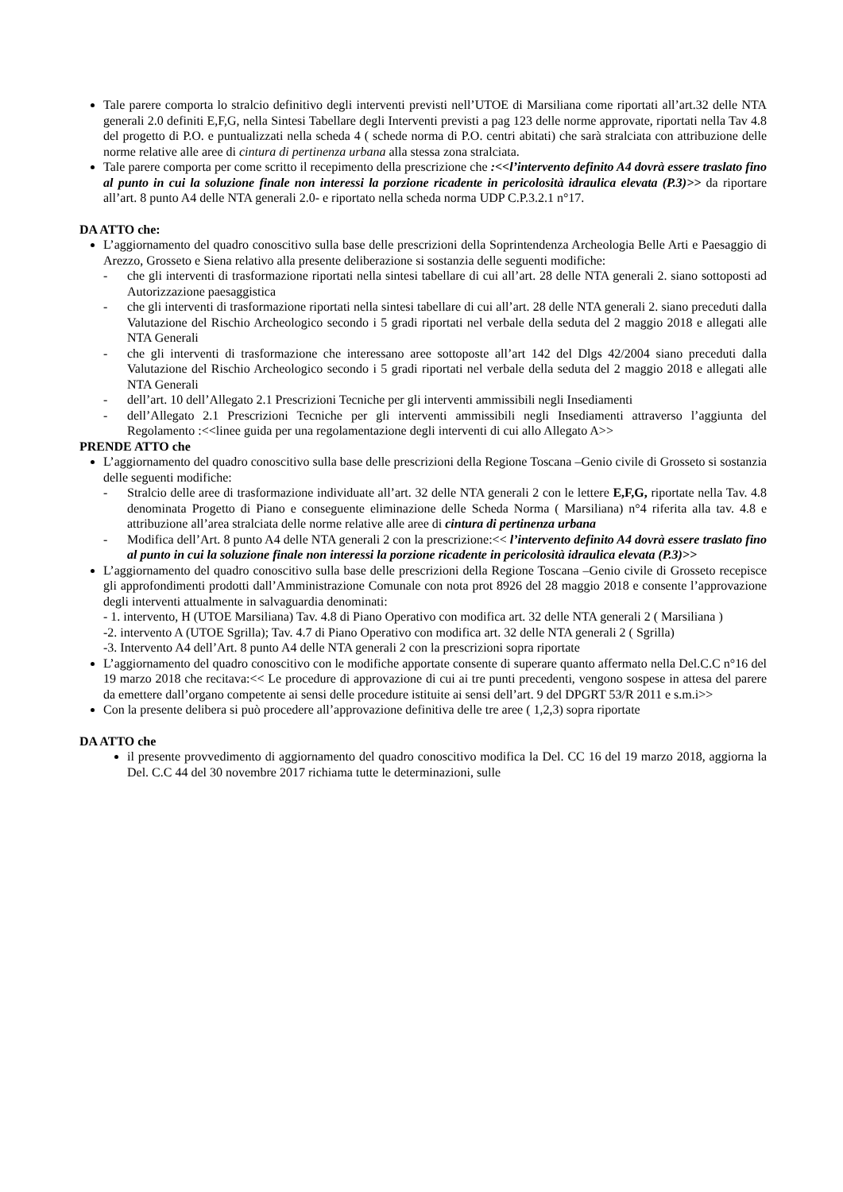Tale parere comporta lo stralcio definitivo degli interventi previsti nell’UTOE di Marsiliana come riportati all’art.32 delle NTA generali 2.0 definiti E,F,G, nella Sintesi Tabellare degli Interventi previsti a pag 123 delle norme approvate, riportati nella Tav 4.8 del progetto di P.O. e puntualizzati nella scheda 4 ( schede norma di P.O. centri abitati) che sarà stralciata con attribuzione delle norme relative alle aree di cintura di pertinenza urbana alla stessa zona stralciata.
Tale parere comporta per come scritto il recepimento della prescrizione che :<<l’intervento definito A4 dovrà essere traslato fino al punto in cui la soluzione finale non interessi la porzione ricadente in pericolosità idraulica elevata (P.3)>> da riportare all’art. 8 punto A4 delle NTA generali 2.0- e riportato nella scheda norma UDP C.P.3.2.1 n°17.
DA ATTO che:
L’aggiornamento del quadro conoscitivo sulla base delle prescrizioni della Soprintendenza Archeologia Belle Arti e Paesaggio di Arezzo, Grosseto e Siena relativo alla presente deliberazione si sostanzia delle seguenti modifiche:
- che gli interventi di trasformazione riportati nella sintesi tabellare di cui all’art. 28 delle NTA generali 2. siano sottoposti ad Autorizzazione paesaggistica
- che gli interventi di trasformazione riportati nella sintesi tabellare di cui all’art. 28 delle NTA generali 2. siano preceduti dalla Valutazione del Rischio Archeologico secondo i 5 gradi riportati nel verbale della seduta del 2 maggio 2018 e allegati alle NTA Generali
- che gli interventi di trasformazione che interessano aree sottoposte all’art 142 del Dlgs 42/2004 siano preceduti dalla Valutazione del Rischio Archeologico secondo i 5 gradi riportati nel verbale della seduta del 2 maggio 2018 e allegati alle NTA Generali
- dell’art. 10 dell’Allegato 2.1 Prescrizioni Tecniche per gli interventi ammissibili negli Insediamenti
- dell’Allegato 2.1 Prescrizioni Tecniche per gli interventi ammissibili negli Insediamenti attraverso l’aggiunta del Regolamento :<<linee guida per una regolamentazione degli interventi di cui allo Allegato A>>
PRENDE ATTO che
L’aggiornamento del quadro conoscitivo sulla base delle prescrizioni della Regione Toscana –Genio civile di Grosseto si sostanzia delle seguenti modifiche:
- Stralcio delle aree di trasformazione individuate all’art. 32 delle NTA generali 2 con le lettere E,F,G, riportate nella Tav. 4.8 denominata Progetto di Piano e conseguente eliminazione delle Scheda Norma ( Marsiliana) n°4 riferita alla tav. 4.8 e attribuzione all’area stralciata delle norme relative alle aree di cintura di pertinenza urbana
- Modifica dell’Art. 8 punto A4 delle NTA generali 2 con la prescrizione:<< l’intervento definito A4 dovrà essere traslato fino al punto in cui la soluzione finale non interessi la porzione ricadente in pericolosità idraulica elevata (P.3)>>
L’aggiornamento del quadro conoscitivo sulla base delle prescrizioni della Regione Toscana –Genio civile di Grosseto recepisce gli approfondimenti prodotti dall’Amministrazione Comunale con nota prot 8926 del 28 maggio 2018 e consente l’approvazione degli interventi attualmente in salvaguardia denominati:
- 1. intervento, H (UTOE Marsiliana) Tav. 4.8 di Piano Operativo con modifica art. 32 delle NTA generali 2 ( Marsiliana )
-2. intervento A (UTOE Sgrilla); Tav. 4.7 di Piano Operativo con modifica art. 32 delle NTA generali 2 ( Sgrilla)
-3. Intervento A4 dell’Art. 8 punto A4 delle NTA generali 2 con la prescrizioni sopra riportate
L’aggiornamento del quadro conoscitivo con le modifiche apportate consente di superare quanto affermato nella Del.C.C n°16 del 19 marzo 2018 che recitava:<< Le procedure di approvazione di cui ai tre punti precedenti, vengono sospese in attesa del parere da emettere dall’organo competente ai sensi delle procedure istituite ai sensi dell’art. 9 del DPGRT 53/R 2011 e s.m.i>>
Con la presente delibera si può procedere all’approvazione definitiva delle tre aree ( 1,2,3) sopra riportate
DA ATTO che
il presente provvedimento di aggiornamento del quadro conoscitivo modifica la Del. CC 16 del 19 marzo 2018, aggiorna la Del. C.C 44 del 30 novembre 2017 richiama tutte le determinazioni, sulle